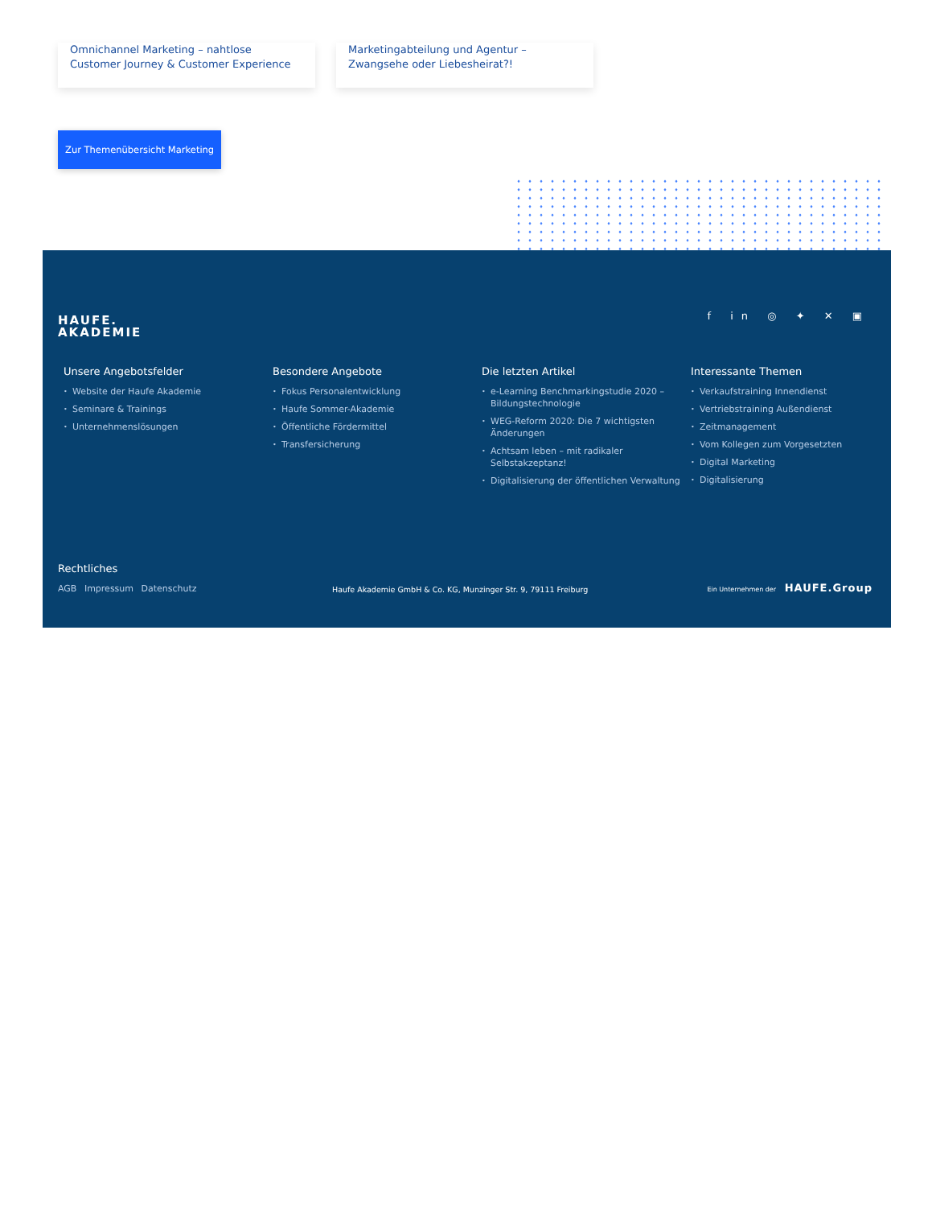Omnichannel Marketing – nahtlose Customer Journey & Customer Experience
Marketingabteilung und Agentur – Zwangsehe oder Liebesheirat?!
Zur Themenübersicht Marketing
HAUFE.
AKADEMIE
f in ◎ ✦ ✕ ▣
Unsere Angebotsfelder
• Website der Haufe Akademie
• Seminare & Trainings
• Unternehmenslösungen
Besondere Angebote
• Fokus Personalentwicklung
• Haufe Sommer-Akademie
• Öffentliche Fördermittel
• Transfersicherung
Die letzten Artikel
• e-Learning Benchmarkingstudie 2020 – Bildungstechnologie
• WEG-Reform 2020: Die 7 wichtigsten Änderungen
• Achtsam leben – mit radikaler Selbstakzeptanz!
• Digitalisierung der öffentlichen Verwaltung
Interessante Themen
• Verkaufstraining Innendienst
• Vertriebstraining Außendienst
• Zeitmanagement
• Vom Kollegen zum Vorgesetzten
• Digital Marketing
• Digitalisierung
Rechtliches
AGB Impressum Datenschutz
Haufe Akademie GmbH & Co. KG, Munzinger Str. 9, 79111 Freiburg
Ein Unternehmen der HAUFE.Group